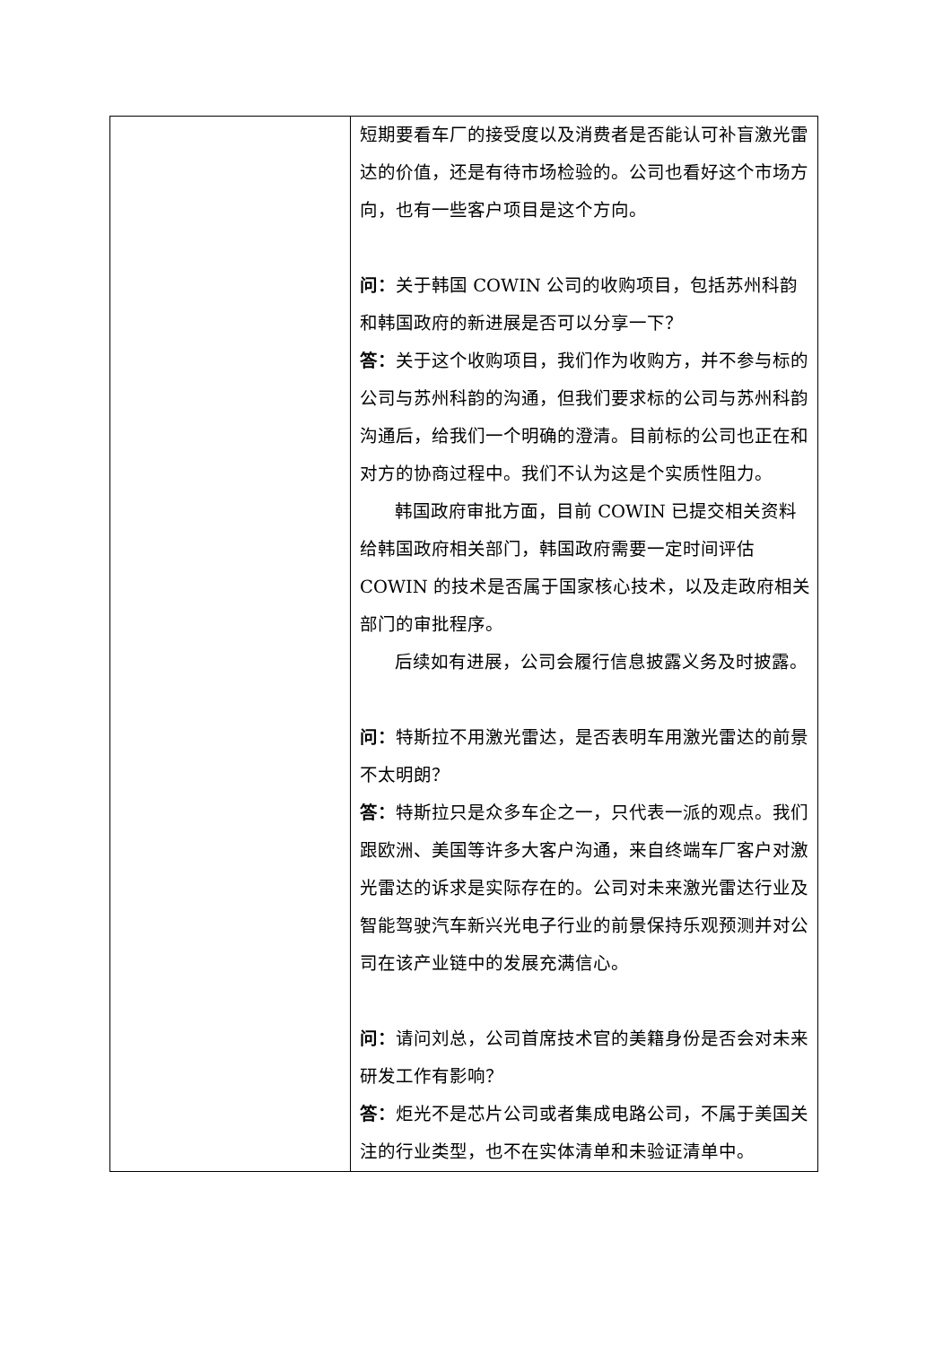| | 短期要看车厂的接受度以及消费者是否能认可补盲激光雷达的价值，还是有待市场检验的。公司也看好这个市场方向，也有一些客户项目是这个方向。 问： 关于韩国 COWIN 公司的收购项目，包括苏州科韵和韩国政府的新进展是否可以分享一下？ 答： 关于这个收购项目，我们作为收购方，并不参与标的公司与苏州科韵的沟通，但我们要求标的公司与苏州科韵沟通后，给我们一个明确的澄清。目前标的公司也正在和对方的协商过程中。我们不认为这是个实质性阻力。 韩国政府审批方面，目前 COWIN 已提交相关资料给韩国政府相关部门，韩国政府需要一定时间评估 COWIN 的技术是否属于国家核心技术，以及走政府相关部门的审批程序。 后续如有进展，公司会履行信息披露义务及时披露。 问： 特斯拉不用激光雷达，是否表明车用激光雷达的前景不太明朗？ 答： 特斯拉只是众多车企之一，只代表一派的观点。我们跟欧洲、美国等许多大客户沟通，来自终端车厂客户对激光雷达的诉求是实际存在的。公司对未来激光雷达行业及智能驾驶汽车新兴光电子行业的前景保持乐观预测并对公司在该产业链中的发展充满信心。 问： 请问刘总，公司首席技术官的美籍身份是否会对未来研发工作有影响？ 答： 炬光不是芯片公司或者集成电路公司，不属于美国关注的行业类型，也不在实体清单和未验证清单中。 |